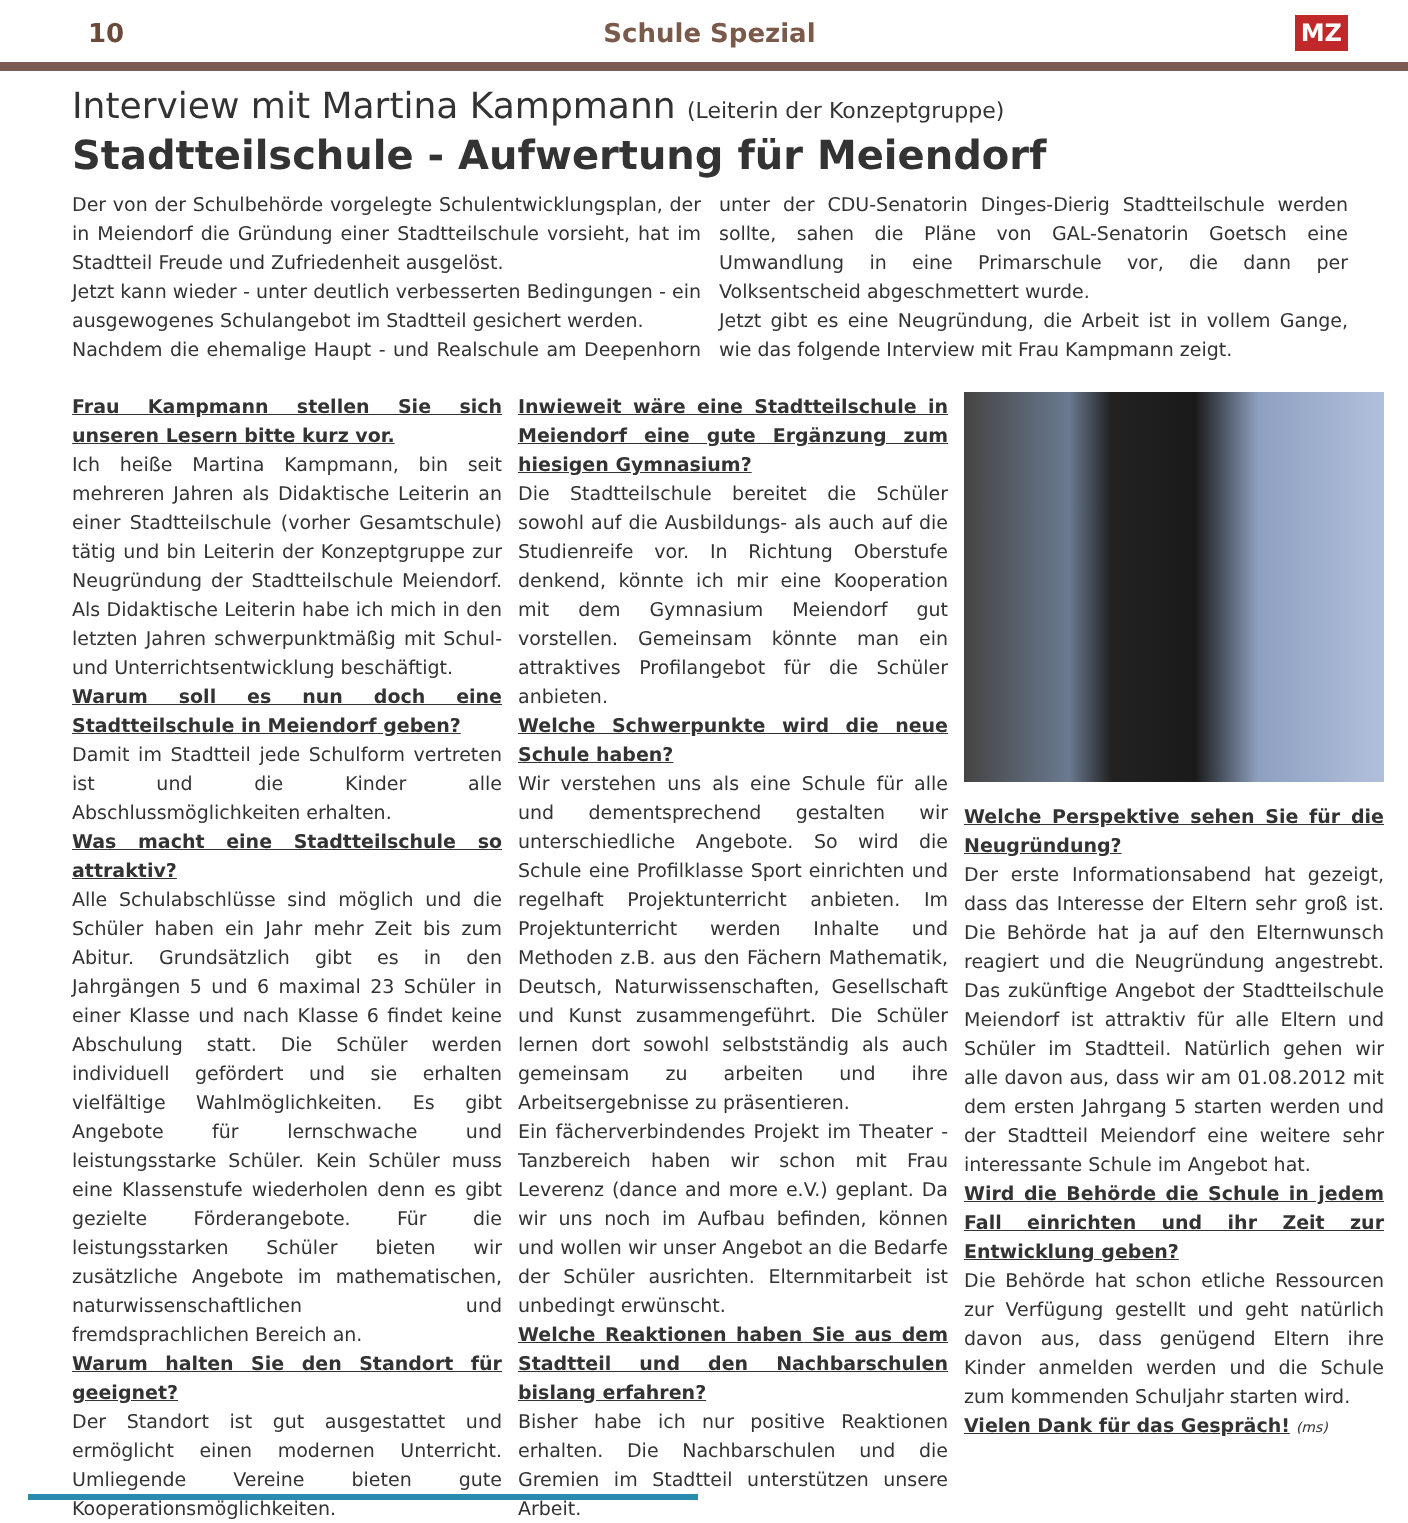10 Schule Spezial MZ
Interview mit Martina Kampmann (Leiterin der Konzeptgruppe)
Stadtteilschule - Aufwertung für Meiendorf
Der von der Schulbehörde vorgelegte Schulentwicklungsplan, der in Meiendorf die Gründung einer Stadtteilschule vorsieht, hat im Stadtteil Freude und Zufriedenheit ausgelöst.
Jetzt kann wieder - unter deutlich verbesserten Bedingungen - ein ausgewogenes Schulangebot im Stadtteil gesichert werden.
Nachdem die ehemalige Haupt - und Realschule am Deepenhorn unter der CDU-Senatorin Dinges-Dierig Stadtteilschule werden sollte, sahen die Pläne von GAL-Senatorin Goetsch eine Umwandlung in eine Primarschule vor, die dann per Volksentscheid abgeschmettert wurde.
Jetzt gibt es eine Neugründung, die Arbeit ist in vollem Gange, wie das folgende Interview mit Frau Kampmann zeigt.
Frau Kampmann stellen Sie sich unseren Lesern bitte kurz vor.
Ich heiße Martina Kampmann, bin seit mehreren Jahren als Didaktische Leiterin an einer Stadtteilschule (vorher Gesamtschule) tätig und bin Leiterin der Konzeptgruppe zur Neugründung der Stadtteilschule Meiendorf. Als Didaktische Leiterin habe ich mich in den letzten Jahren schwerpunktmäßig mit Schul- und Unterrichtsentwicklung beschäftigt.
Warum soll es nun doch eine Stadtteilschule in Meiendorf geben?
Damit im Stadtteil jede Schulform vertreten ist und die Kinder alle Abschlussmöglichkeiten erhalten.
Was macht eine Stadtteilschule so attraktiv?
Alle Schulabschlüsse sind möglich und die Schüler haben ein Jahr mehr Zeit bis zum Abitur. Grundsätzlich gibt es in den Jahrgängen 5 und 6 maximal 23 Schüler in einer Klasse und nach Klasse 6 findet keine Abschulung statt. Die Schüler werden individuell gefördert und sie erhalten vielfältige Wahlmöglichkeiten. Es gibt Angebote für lernschwache und leistungsstarke Schüler. Kein Schüler muss eine Klassenstufe wiederholen denn es gibt gezielte Förderangebote. Für die leistungsstarken Schüler bieten wir zusätzliche Angebote im mathematischen, naturwissenschaftlichen und fremdsprachlichen Bereich an.
Warum halten Sie den Standort für geeignet?
Der Standort ist gut ausgestattet und ermöglicht einen modernen Unterricht. Umliegende Vereine bieten gute Kooperationsmöglichkeiten.
Inwieweit wäre eine Stadtteilschule in Meiendorf eine gute Ergänzung zum hiesigen Gymnasium?
Die Stadtteilschule bereitet die Schüler sowohl auf die Ausbildungs- als auch auf die Studienreife vor. In Richtung Oberstufe denkend, könnte ich mir eine Kooperation mit dem Gymnasium Meiendorf gut vorstellen. Gemeinsam könnte man ein attraktives Profilangebot für die Schüler anbieten.
Welche Schwerpunkte wird die neue Schule haben?
Wir verstehen uns als eine Schule für alle und dementsprechend gestalten wir unterschiedliche Angebote. So wird die Schule eine Profilklasse Sport einrichten und regelhaft Projektunterricht anbieten. Im Projektunterricht werden Inhalte und Methoden z.B. aus den Fächern Mathematik, Deutsch, Naturwissenschaften, Gesellschaft und Kunst zusammengeführt. Die Schüler lernen dort sowohl selbstständig als auch gemeinsam zu arbeiten und ihre Arbeitsergebnisse zu präsentieren.
Ein fächerverbindendes Projekt im Theater - Tanzbereich haben wir schon mit Frau Leverenz (dance and more e.V.) geplant. Da wir uns noch im Aufbau befinden, können und wollen wir unser Angebot an die Bedarfe der Schüler ausrichten. Elternmitarbeit ist unbedingt erwünscht.
Welche Reaktionen haben Sie aus dem Stadtteil und den Nachbarschulen bislang erfahren?
Bisher habe ich nur positive Reaktionen erhalten. Die Nachbarschulen und die Gremien im Stadtteil unterstützen unsere Arbeit.
Welche Perspektive sehen Sie für die Neugründung?
Der erste Informationsabend hat gezeigt, dass das Interesse der Eltern sehr groß ist. Die Behörde hat ja auf den Elternwunsch reagiert und die Neugründung angestrebt. Das zukünftige Angebot der Stadtteilschule Meiendorf ist attraktiv für alle Eltern und Schüler im Stadtteil. Natürlich gehen wir alle davon aus, dass wir am 01.08.2012 mit dem ersten Jahrgang 5 starten werden und der Stadtteil Meiendorf eine weitere sehr interessante Schule im Angebot hat.
Wird die Behörde die Schule in jedem Fall einrichten und ihr Zeit zur Entwicklung geben?
Die Behörde hat schon etliche Ressourcen zur Verfügung gestellt und geht natürlich davon aus, dass genügend Eltern ihre Kinder anmelden werden und die Schule zum kommenden Schuljahr starten wird.
Vielen Dank für das Gespräch! (ms)